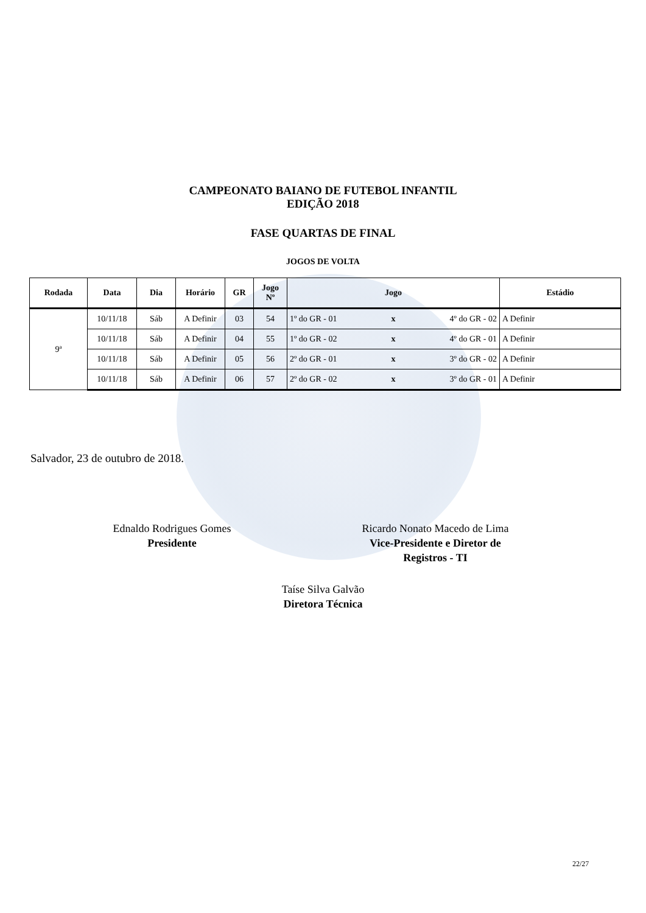CAMPEONATO BAIANO DE FUTEBOL INFANTIL
EDIÇÃO 2018
FASE QUARTAS DE FINAL
JOGOS DE VOLTA
| Rodada | Data | Dia | Horário | GR | Jogo Nº | Jogo | | | Estádio |
| --- | --- | --- | --- | --- | --- | --- | --- | --- | --- |
| 9ª | 10/11/18 | Sáb | A Definir | 03 | 54 | 1º do GR - 01 | x | 4º do GR - 02 | A Definir |
| | 10/11/18 | Sáb | A Definir | 04 | 55 | 1º do GR - 02 | x | 4º do GR - 01 | A Definir |
| | 10/11/18 | Sáb | A Definir | 05 | 56 | 2º do GR - 01 | x | 3º do GR - 02 | A Definir |
| | 10/11/18 | Sáb | A Definir | 06 | 57 | 2º do GR - 02 | x | 3º do GR - 01 | A Definir |
Salvador, 23 de outubro de 2018.
Ednaldo Rodrigues Gomes
Presidente
Ricardo Nonato Macedo de Lima
Vice-Presidente e Diretor de
Registros - TI
Taíse Silva Galvão
Diretora Técnica
22/27